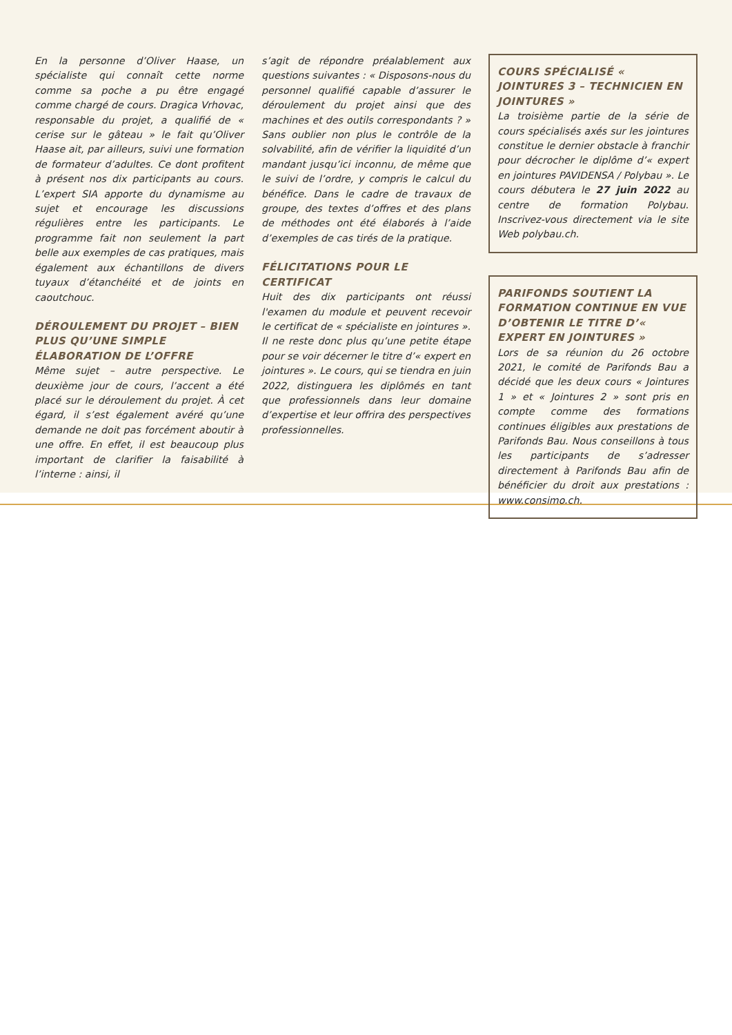En la personne d’Oliver Haase, un spécialiste qui connaît cette norme comme sa poche a pu être engagé comme chargé de cours. Dragica Vrhovac, responsable du projet, a qualifié de « cerise sur le gâteau » le fait qu’Oliver Haase ait, par ailleurs, suivi une formation de formateur d’adultes. Ce dont profitent à présent nos dix participants au cours. L’expert SIA apporte du dynamisme au sujet et encourage les discussions régulières entre les participants. Le programme fait non seulement la part belle aux exemples de cas pratiques, mais également aux échantillons de divers tuyaux d’étanchéité et de joints en caoutchouc.
DÉROULEMENT DU PROJET – BIEN PLUS QU’UNE SIMPLE ÉLABORATION DE L’OFFRE
Même sujet – autre perspective. Le deuxième jour de cours, l’accent a été placé sur le déroulement du projet. À cet égard, il s’est également avéré qu’une demande ne doit pas forcément aboutir à une offre. En effet, il est beaucoup plus important de clarifier la faisabilité à l’interne : ainsi, il
s’agit de répondre préalablement aux questions suivantes : « Disposons-nous du personnel qualifié capable d’assurer le déroulement du projet ainsi que des machines et des outils correspondants ? » Sans oublier non plus le contrôle de la solvabilité, afin de vérifier la liquidité d’un mandant jusqu’ici inconnu, de même que le suivi de l’ordre, y compris le calcul du bénéfice. Dans le cadre de travaux de groupe, des textes d’offres et des plans de méthodes ont été élaborés à l’aide d’exemples de cas tirés de la pratique.
FÉLICITATIONS POUR LE CERTIFICAT
Huit des dix participants ont réussi l'examen du module et peuvent recevoir le certificat de « spécialiste en jointures ». Il ne reste donc plus qu’une petite étape pour se voir décerner le titre d’« expert en jointures ». Le cours, qui se tiendra en juin 2022, distinguera les diplômés en tant que professionnels dans leur domaine d’expertise et leur offrira des perspectives professionnelles.
COURS SPÉCIALISÉ « JOINTURES 3 – TECHNICIEN EN JOINTURES »
La troisième partie de la série de cours spécialisés axés sur les jointures constitue le dernier obstacle à franchir pour décrocher le diplôme d’« expert en jointures PAVIDENSA / Polybau ». Le cours débutera le 27 juin 2022 au centre de formation Polybau. Inscrivez-vous directement via le site Web polybau.ch.
PARIFONDS SOUTIENT LA FORMATION CONTINUE EN VUE D’OBTENIR LE TITRE D’« EXPERT EN JOINTURES »
Lors de sa réunion du 26 octobre 2021, le comité de Parifonds Bau a décidé que les deux cours « Jointures 1 » et « Jointures 2 » sont pris en compte comme des formations continues éligibles aux prestations de Parifonds Bau. Nous conseillons à tous les participants de s’adresser directement à Parifonds Bau afin de bénéficier du droit aux prestations : www.consimo.ch.